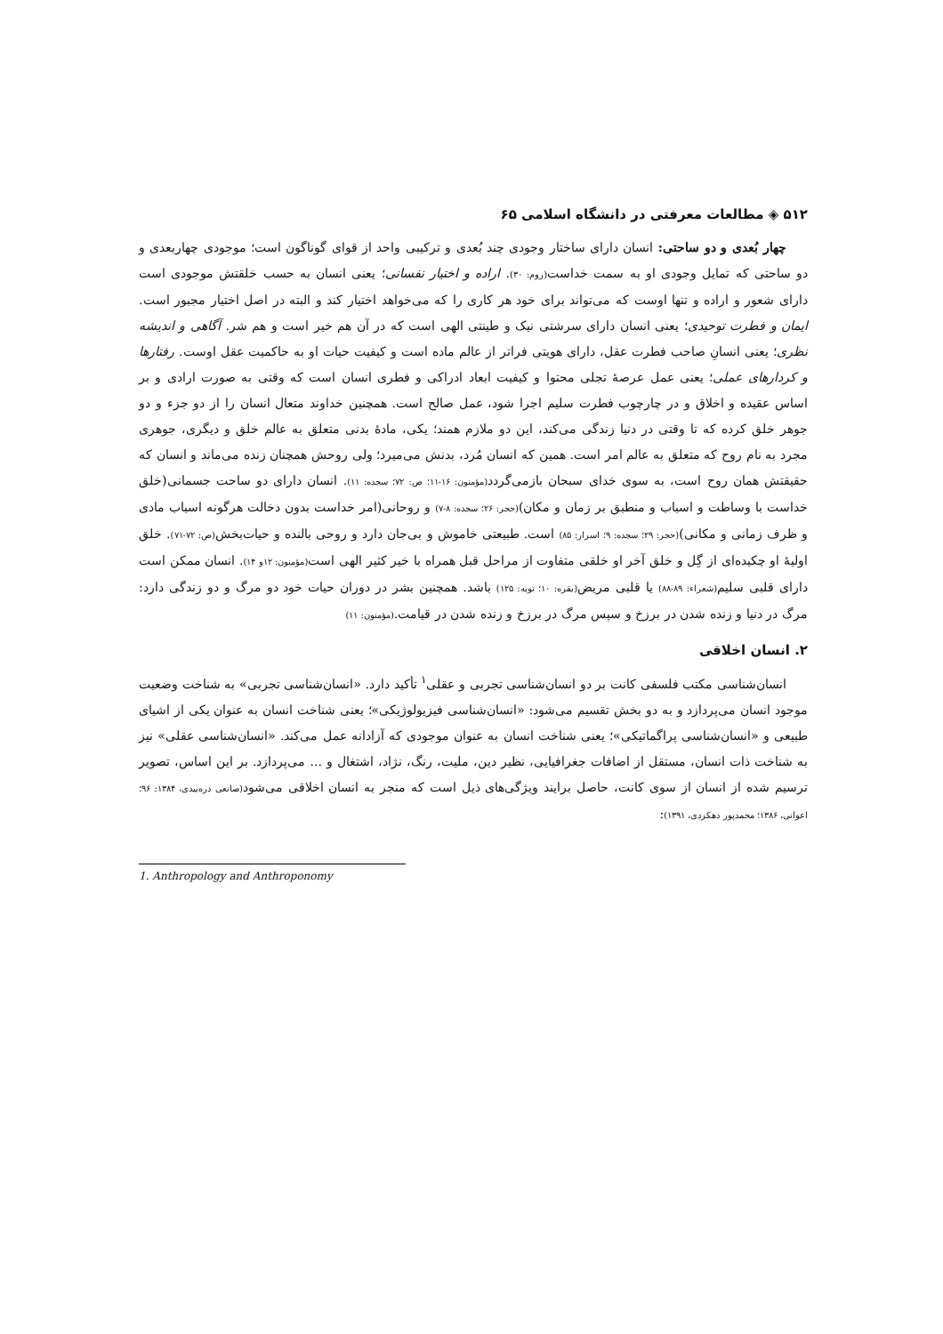۵۱۲ ◈ مطالعات معرفتی در دانشگاه اسلامی ۶۵
چهار بُعدی و دو ساحتی: انسان دارای ساختار وجودی چند بُعدی و ترکیبی واحد از قوای گوناگون است؛ موجودی چهاربعدی و دو ساحتی که تمایل وجودی او به سمت خداست(روم: ۳۰). اراده و اختیار نفسانی؛ یعنی انسان به حسب خلقتش موجودی است دارای شعور و اراده و تنها اوست که می‌تواند برای خود هر کاری را که می‌خواهد اختیار کند و البته در اصل اختیار مجبور است. ایمان و فطرت توحیدی؛ یعنی انسان دارای سرشتی نیک و طینتی الهی است که در آن هم خیر است و هم شر. آگاهی و اندیشه نظری؛ یعنی انسانِ صاحب فطرت عقل، دارای هویتی فراتر از عالم ماده است و کیفیت حیات او به حاکمیت عقل اوست. رفتارها و کردارهای عملی؛ یعنی عمل عرصهٔ تجلی محتوا و کیفیت ابعاد ادراکی و فطری انسان است که وقتی به صورت ارادی و بر اساس عقیده و اخلاق و در چارچوب فطرت سلیم اجرا شود، عمل صالح است. همچنین خداوند متعال انسان را از دو جزء و دو جوهر خلق کرده که تا وقتی در دنیا زندگی می‌کند، این دو ملازم همند؛ یکی، مادهٔ بدنی متعلق به عالم خلق و دیگری، جوهری مجرد به نام روح که متعلق به عالم امر است. همین که انسان مُرد، بدنش می‌میرد؛ ولی روحش همچنان زنده می‌ماند و انسان که حقیقتش همان روح است، به سوی خدای سبحان بازمی‌گردد(مؤمنون: ۱۶-۱۱؛ ص: ۷۲؛ سجده: ۱۱). انسان دارای دو ساحت جسمانی(خلق خداست با وساطت و اسباب و منطبق بر زمان و مکان)(حجر: ۲۶؛ سجده: ۸-۷) و روحانی(امر خداست بدون دخالت هرگونه اسباب مادی و ظرف زمانی و مکانی)(حجر: ۲۹؛ سجده: ۹؛ اسرار: ۸۵) است. طبیعتی خاموش و بی‌جان دارد و روحی بالنده و حیات‌بخش(ص: ۷۲-۷۱). خلق اولیهٔ او چکیده‌ای از گِل و خلق آخر او خلقی متفاوت از مراحل قبل همراه با خیر کثیر الهی است(مؤمنون: ۱۲و ۱۴). انسان ممکن است دارای قلبی سلیم(شعراء: ۸۹-۸۸) یا قلبی مریض(بقره: ۱۰؛ توبه: ۱۲۵) باشد. همچنین بشر در دوران حیات خود دو مرگ و دو زندگی دارد: مرگ در دنیا و زنده شدن در برزخ و سپس مرگ در برزخ و زنده شدن در قیامت.(مؤمنون: ۱۱)
۲. انسان اخلاقی
انسان‌شناسی مکتب فلسفی کانت بر دو انسان‌شناسی تجربی و عقلی<sup>۱</sup> تأکید دارد. «انسان‌شناسی تجربی» به شناخت وضعیت موجود انسان می‌پردازد و به دو بخش تقسیم می‌شود: «انسان‌شناسی فیزیولوژیکی»؛ یعنی شناخت انسان به عنوان یکی از اشیای طبیعی و «انسان‌شناسی پراگماتیکی»؛ یعنی شناخت انسان به عنوان موجودی که آزادانه عمل می‌کند. «انسان‌شناسی عقلی» نیز به شناخت ذات انسان، مستقل از اضافات جغرافیایی، نظیر دین، ملیت، رنگ، نژاد، اشتغال و ... می‌پردازد. بر این اساس، تصویر ترسیم شده از انسان از سوی کانت، حاصل برایند ویژگی‌های ذیل است که منجر به انسان اخلاقی می‌شود(صانعی دره‌بیدی، ۱۳۸۴: ۹۶؛ اعوانی، ۱۳۸۶؛ محمدپور دهکردی، ۱۳۹۱):
1. Anthropology and Anthroponomy